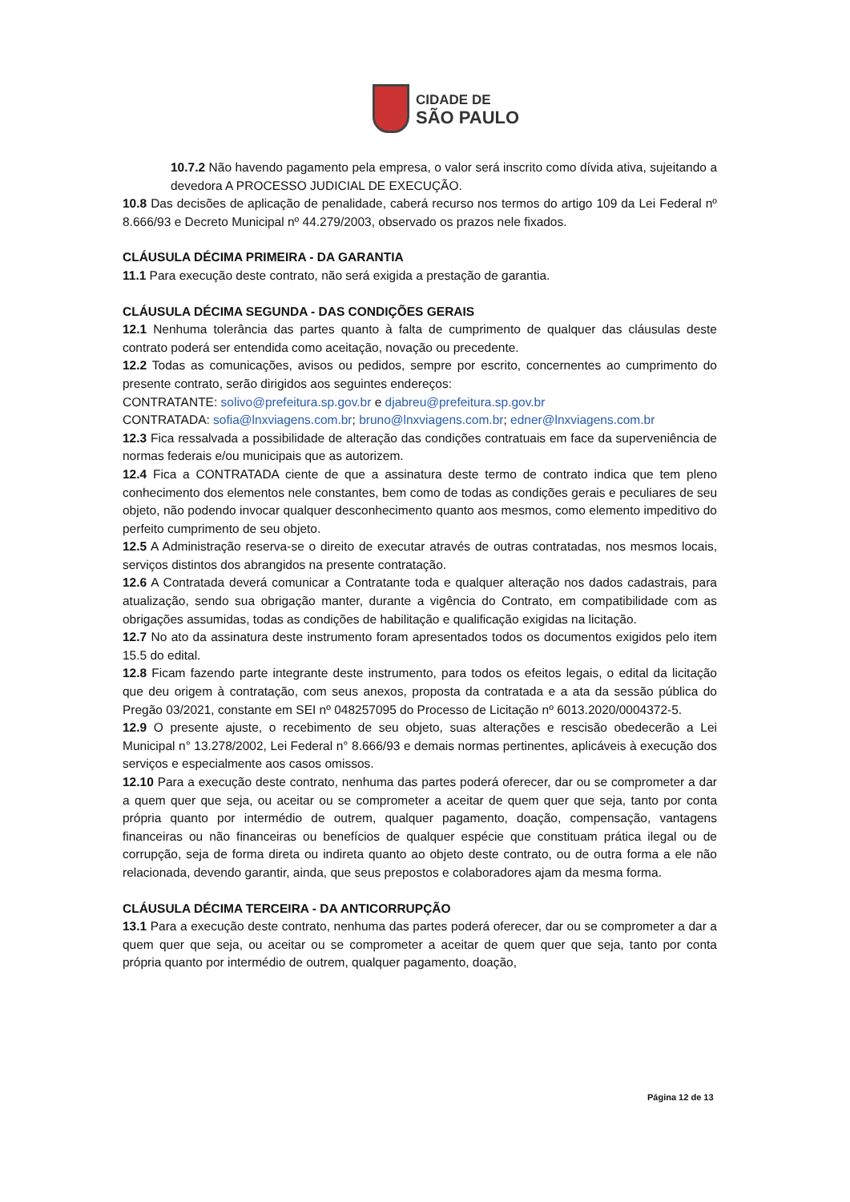CIDADE DE
SÃO PAULO
10.7.2 Não havendo pagamento pela empresa, o valor será inscrito como dívida ativa, sujeitando a devedora A PROCESSO JUDICIAL DE EXECUÇÃO.
10.8 Das decisões de aplicação de penalidade, caberá recurso nos termos do artigo 109 da Lei Federal nº 8.666/93 e Decreto Municipal nº 44.279/2003, observado os prazos nele fixados.
CLÁUSULA DÉCIMA PRIMEIRA - DA GARANTIA
11.1 Para execução deste contrato, não será exigida a prestação de garantia.
CLÁUSULA DÉCIMA SEGUNDA - DAS CONDIÇÕES GERAIS
12.1 Nenhuma tolerância das partes quanto à falta de cumprimento de qualquer das cláusulas deste contrato poderá ser entendida como aceitação, novação ou precedente.
12.2 Todas as comunicações, avisos ou pedidos, sempre por escrito, concernentes ao cumprimento do presente contrato, serão dirigidos aos seguintes endereços:
CONTRATANTE: solivo@prefeitura.sp.gov.br e djabreu@prefeitura.sp.gov.br
CONTRATADA: sofia@lnxviagens.com.br; bruno@lnxviagens.com.br; edner@lnxviagens.com.br
12.3 Fica ressalvada a possibilidade de alteração das condições contratuais em face da superveniência de normas federais e/ou municipais que as autorizem.
12.4 Fica a CONTRATADA ciente de que a assinatura deste termo de contrato indica que tem pleno conhecimento dos elementos nele constantes, bem como de todas as condições gerais e peculiares de seu objeto, não podendo invocar qualquer desconhecimento quanto aos mesmos, como elemento impeditivo do perfeito cumprimento de seu objeto.
12.5 A Administração reserva-se o direito de executar através de outras contratadas, nos mesmos locais, serviços distintos dos abrangidos na presente contratação.
12.6 A Contratada deverá comunicar a Contratante toda e qualquer alteração nos dados cadastrais, para atualização, sendo sua obrigação manter, durante a vigência do Contrato, em compatibilidade com as obrigações assumidas, todas as condições de habilitação e qualificação exigidas na licitação.
12.7 No ato da assinatura deste instrumento foram apresentados todos os documentos exigidos pelo item 15.5 do edital.
12.8 Ficam fazendo parte integrante deste instrumento, para todos os efeitos legais, o edital da licitação que deu origem à contratação, com seus anexos, proposta da contratada e a ata da sessão pública do Pregão 03/2021, constante em SEI nº 048257095 do Processo de Licitação nº 6013.2020/0004372-5.
12.9 O presente ajuste, o recebimento de seu objeto, suas alterações e rescisão obedecerão a Lei Municipal n° 13.278/2002, Lei Federal n° 8.666/93 e demais normas pertinentes, aplicáveis à execução dos serviços e especialmente aos casos omissos.
12.10 Para a execução deste contrato, nenhuma das partes poderá oferecer, dar ou se comprometer a dar a quem quer que seja, ou aceitar ou se comprometer a aceitar de quem quer que seja, tanto por conta própria quanto por intermédio de outrem, qualquer pagamento, doação, compensação, vantagens financeiras ou não financeiras ou benefícios de qualquer espécie que constituam prática ilegal ou de corrupção, seja de forma direta ou indireta quanto ao objeto deste contrato, ou de outra forma a ele não relacionada, devendo garantir, ainda, que seus prepostos e colaboradores ajam da mesma forma.
CLÁUSULA DÉCIMA TERCEIRA - DA ANTICORRUPÇÃO
13.1 Para a execução deste contrato, nenhuma das partes poderá oferecer, dar ou se comprometer a dar a quem quer que seja, ou aceitar ou se comprometer a aceitar de quem quer que seja, tanto por conta própria quanto por intermédio de outrem, qualquer pagamento, doação,
Página 12 de 13